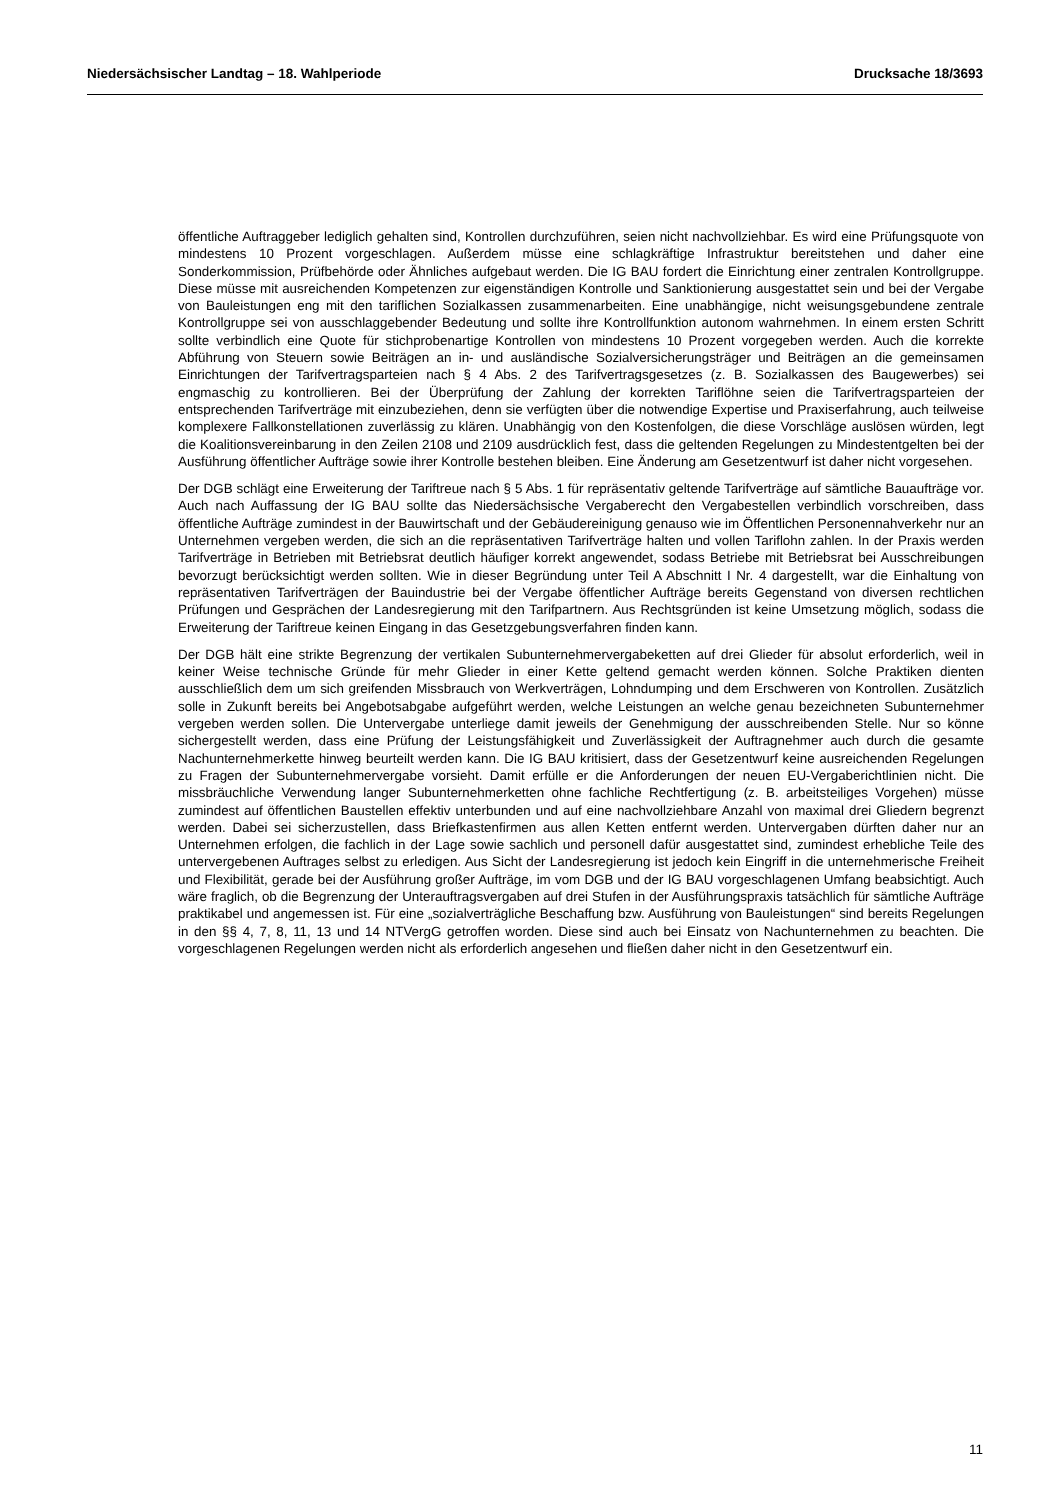Niedersächsischer Landtag – 18. Wahlperiode Drucksache 18/3693
öffentliche Auftraggeber lediglich gehalten sind, Kontrollen durchzuführen, seien nicht nachvollziehbar. Es wird eine Prüfungsquote von mindestens 10 Prozent vorgeschlagen. Außerdem müsse eine schlagkräftige Infrastruktur bereitstehen und daher eine Sonderkommission, Prüfbehörde oder Ähnliches aufgebaut werden. Die IG BAU fordert die Einrichtung einer zentralen Kontrollgruppe. Diese müsse mit ausreichenden Kompetenzen zur eigenständigen Kontrolle und Sanktionierung ausgestattet sein und bei der Vergabe von Bauleistungen eng mit den tariflichen Sozialkassen zusammenarbeiten. Eine unabhängige, nicht weisungsgebundene zentrale Kontrollgruppe sei von ausschlaggebender Bedeutung und sollte ihre Kontrollfunktion autonom wahrnehmen. In einem ersten Schritt sollte verbindlich eine Quote für stichprobenartige Kontrollen von mindestens 10 Prozent vorgegeben werden. Auch die korrekte Abführung von Steuern sowie Beiträgen an in- und ausländische Sozialversicherungsträger und Beiträgen an die gemeinsamen Einrichtungen der Tarifvertragsparteien nach § 4 Abs. 2 des Tarifvertragsgesetzes (z. B. Sozialkassen des Baugewerbes) sei engmaschig zu kontrollieren. Bei der Überprüfung der Zahlung der korrekten Tariflöhne seien die Tarifvertragsparteien der entsprechenden Tarifverträge mit einzubeziehen, denn sie verfügten über die notwendige Expertise und Praxiserfahrung, auch teilweise komplexere Fallkonstellationen zuverlässig zu klären. Unabhängig von den Kostenfolgen, die diese Vorschläge auslösen würden, legt die Koalitionsvereinbarung in den Zeilen 2108 und 2109 ausdrücklich fest, dass die geltenden Regelungen zu Mindestentgelten bei der Ausführung öffentlicher Aufträge sowie ihrer Kontrolle bestehen bleiben. Eine Änderung am Gesetzentwurf ist daher nicht vorgesehen.
Der DGB schlägt eine Erweiterung der Tariftreue nach § 5 Abs. 1 für repräsentativ geltende Tarifverträge auf sämtliche Bauaufträge vor. Auch nach Auffassung der IG BAU sollte das Niedersächsische Vergaberecht den Vergabestellen verbindlich vorschreiben, dass öffentliche Aufträge zumindest in der Bauwirtschaft und der Gebäudereinigung genauso wie im Öffentlichen Personennahverkehr nur an Unternehmen vergeben werden, die sich an die repräsentativen Tarifverträge halten und vollen Tariflohn zahlen. In der Praxis werden Tarifverträge in Betrieben mit Betriebsrat deutlich häufiger korrekt angewendet, sodass Betriebe mit Betriebsrat bei Ausschreibungen bevorzugt berücksichtigt werden sollten. Wie in dieser Begründung unter Teil A Abschnitt I Nr. 4 dargestellt, war die Einhaltung von repräsentativen Tarifverträgen der Bauindustrie bei der Vergabe öffentlicher Aufträge bereits Gegenstand von diversen rechtlichen Prüfungen und Gesprächen der Landesregierung mit den Tarifpartnern. Aus Rechtsgründen ist keine Umsetzung möglich, sodass die Erweiterung der Tariftreue keinen Eingang in das Gesetzgebungsverfahren finden kann.
Der DGB hält eine strikte Begrenzung der vertikalen Subunternehmervergabeketten auf drei Glieder für absolut erforderlich, weil in keiner Weise technische Gründe für mehr Glieder in einer Kette geltend gemacht werden können. Solche Praktiken dienten ausschließlich dem um sich greifenden Missbrauch von Werkverträgen, Lohndumping und dem Erschweren von Kontrollen. Zusätzlich solle in Zukunft bereits bei Angebotsabgabe aufgeführt werden, welche Leistungen an welche genau bezeichneten Subunternehmer vergeben werden sollen. Die Untervergabe unterliege damit jeweils der Genehmigung der ausschreibenden Stelle. Nur so könne sichergestellt werden, dass eine Prüfung der Leistungsfähigkeit und Zuverlässigkeit der Auftragnehmer auch durch die gesamte Nachunternehmerkette hinweg beurteilt werden kann. Die IG BAU kritisiert, dass der Gesetzentwurf keine ausreichenden Regelungen zu Fragen der Subunternehmervergabe vorsieht. Damit erfülle er die Anforderungen der neuen EU-Vergaberichtlinien nicht. Die missbräuchliche Verwendung langer Subunternehmerketten ohne fachliche Rechtfertigung (z. B. arbeitsteiliges Vorgehen) müsse zumindest auf öffentlichen Baustellen effektiv unterbunden und auf eine nachvollziehbare Anzahl von maximal drei Gliedern begrenzt werden. Dabei sei sicherzustellen, dass Briefkastenfirmen aus allen Ketten entfernt werden. Untervergaben dürften daher nur an Unternehmen erfolgen, die fachlich in der Lage sowie sachlich und personell dafür ausgestattet sind, zumindest erhebliche Teile des untervergebenen Auftrages selbst zu erledigen. Aus Sicht der Landesregierung ist jedoch kein Eingriff in die unternehmerische Freiheit und Flexibilität, gerade bei der Ausführung großer Aufträge, im vom DGB und der IG BAU vorgeschlagenen Umfang beabsichtigt. Auch wäre fraglich, ob die Begrenzung der Unterauftragsvergaben auf drei Stufen in der Ausführungspraxis tatsächlich für sämtliche Aufträge praktikabel und angemessen ist. Für eine „sozialverträgliche Beschaffung bzw. Ausführung von Bauleistungen“ sind bereits Regelungen in den §§ 4, 7, 8, 11, 13 und 14 NTVergG getroffen worden. Diese sind auch bei Einsatz von Nachunternehmen zu beachten. Die vorgeschlagenen Regelungen werden nicht als erforderlich angesehen und fließen daher nicht in den Gesetzentwurf ein.
11